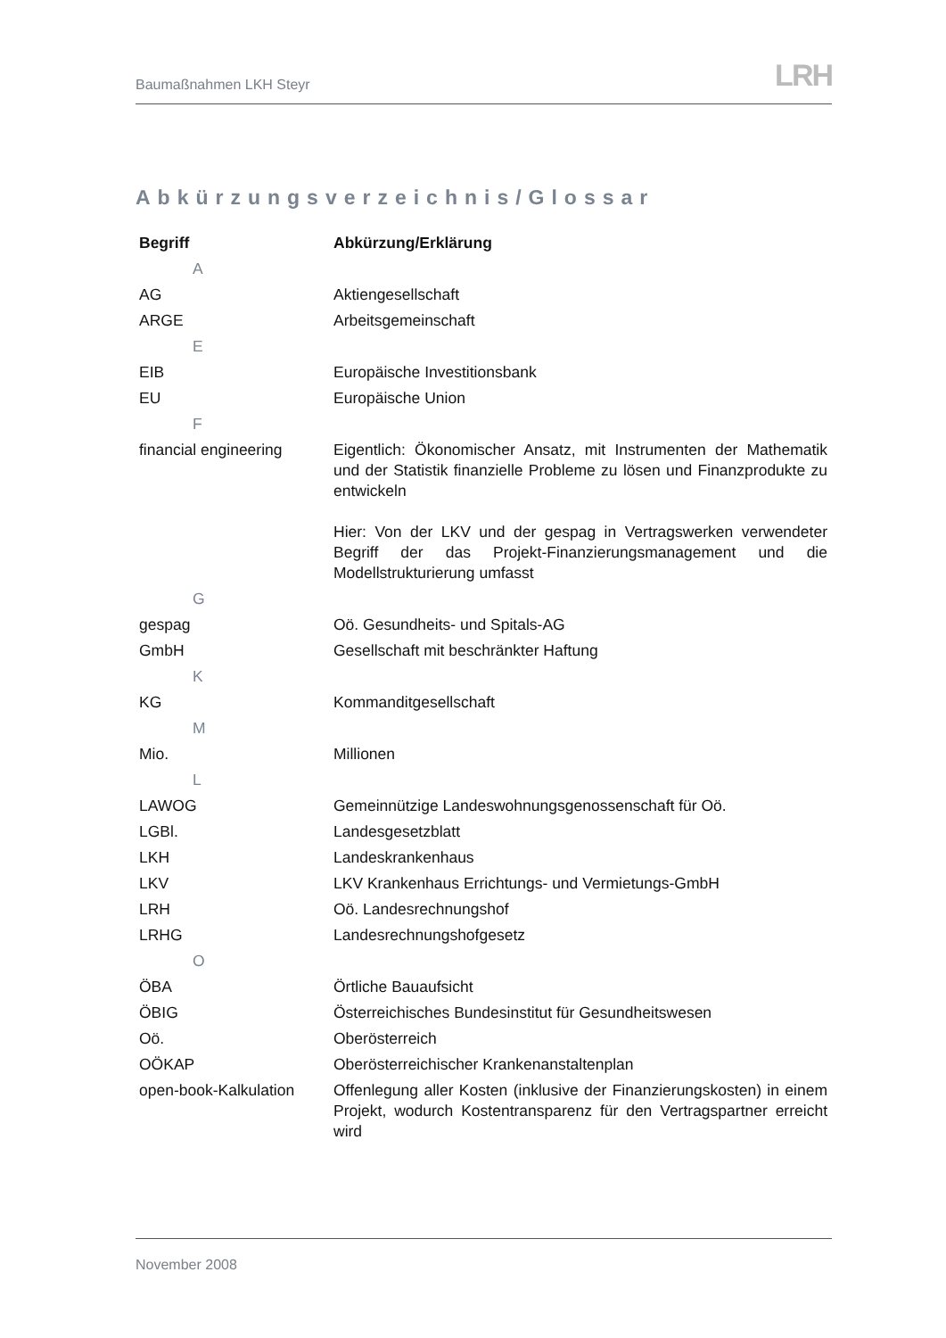Baumaßnahmen LKH Steyr LRH
Abkürzungsverzeichnis/Glossar
| Begriff | Abkürzung/Erklärung |
| --- | --- |
| A | |
| AG | Aktiengesellschaft |
| ARGE | Arbeitsgemeinschaft |
| E | |
| EIB | Europäische Investitionsbank |
| EU | Europäische Union |
| F | |
| financial engineering | Eigentlich: Ökonomischer Ansatz, mit Instrumenten der Mathematik und der Statistik finanzielle Probleme zu lösen und Finanzprodukte zu entwickeln Hier: Von der LKV und der gespag in Vertragswerken verwendeter Begriff der das Projekt-Finanzierungsmanagement und die Modellstrukturierung umfasst |
| G | |
| gespag | Oö. Gesundheits- und Spitals-AG |
| GmbH | Gesellschaft mit beschränkter Haftung |
| K | |
| KG | Kommanditgesellschaft |
| M | |
| Mio. | Millionen |
| L | |
| LAWOG | Gemeinnützige Landeswohnungsgenossenschaft für Oö. |
| LGBl. | Landesgesetzblatt |
| LKH | Landeskrankenhaus |
| LKV | LKV Krankenhaus Errichtungs- und Vermietungs-GmbH |
| LRH | Oö. Landesrechnungshof |
| LRHG | Landesrechnungshofgesetz |
| O | |
| ÖBA | Örtliche Bauaufsicht |
| ÖBIG | Österreichisches Bundesinstitut für Gesundheitswesen |
| Oö. | Oberösterreich |
| OÖKAP | Oberösterreichischer Krankenanstaltenplan |
| open-book-Kalkulation | Offenlegung aller Kosten (inklusive der Finanzierungskosten) in einem Projekt, wodurch Kostentransparenz für den Vertragspartner erreicht wird |
November 2008